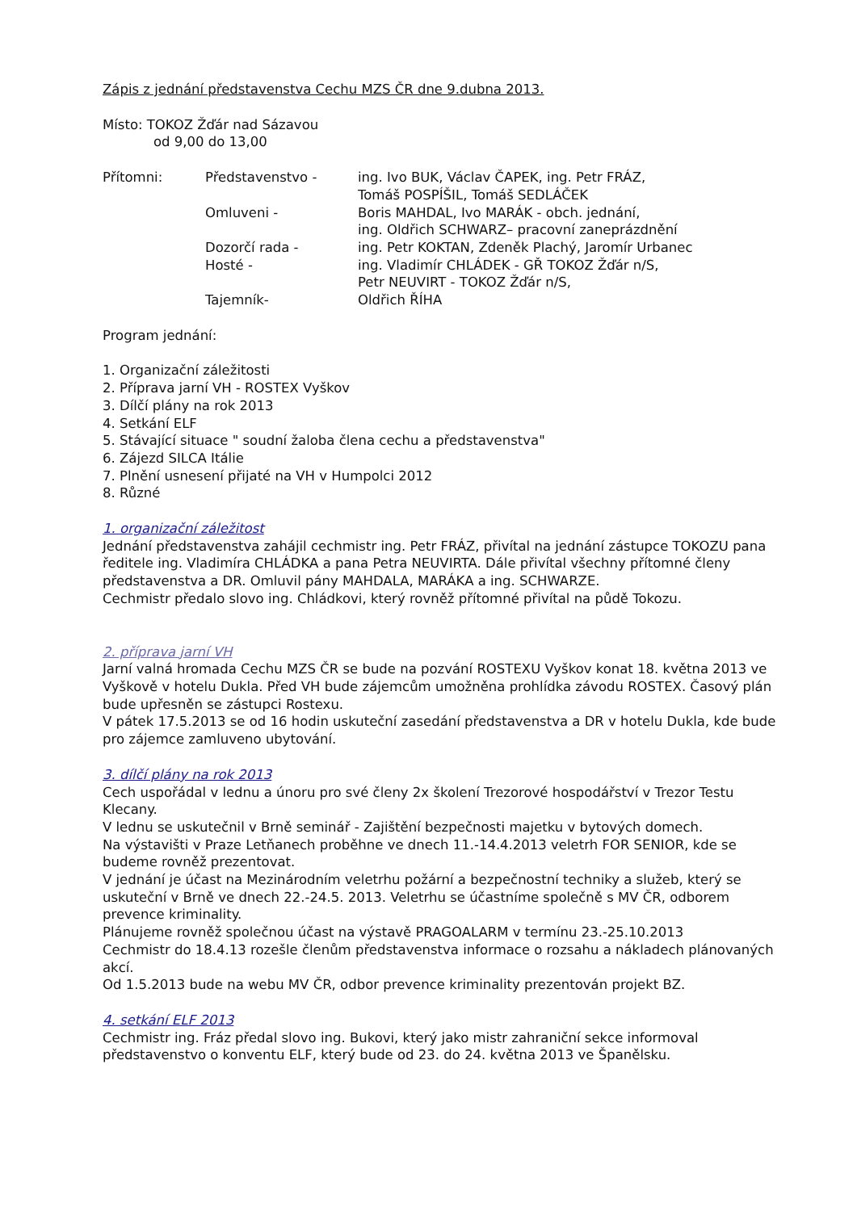Zápis z jednání představenstva Cechu MZS ČR dne 9.dubna 2013.
Místo: TOKOZ Žďár nad Sázavou
od 9,00 do 13,00
| Přítomni: | Představenstvo - | ing. Ivo BUK, Václav ČAPEK, ing. Petr FRÁZ, Tomáš POSPÍŠIL, Tomáš SEDLÁČEK |
| | Omluveni - | Boris MAHDAL, Ivo MARÁK - obch. jednání, ing. Oldřich SCHWARZ– pracovní zaneprázdnění |
| | Dozorčí rada - | ing. Petr KOKTAN, Zdeněk Plachý, Jaromír Urbanec |
| | Hosté - | ing. Vladimír CHLÁDEK - GŘ TOKOZ Žďár n/S, Petr NEUVIRT - TOKOZ Žďár n/S, |
| | Tajemník- | Oldřich ŘÍHA |
Program jednání:
1. Organizační záležitosti
2. Příprava jarní VH - ROSTEX Vyškov
3. Dílčí plány na rok 2013
4. Setkání ELF
5. Stávající situace " soudní žaloba člena cechu a představenstva"
6. Zájezd SILCA Itálie
7. Plnění usnesení přijaté na VH v Humpolci 2012
8. Různé
1. organizační záležitost
Jednání představenstva zahájil cechmistr ing. Petr FRÁZ, přivítal na jednání zástupce TOKOZU pana ředitele ing. Vladimíra CHLÁDKA a pana Petra NEUVIRTA. Dále přivítal všechny přítomné členy představenstva a DR. Omluvil pány MAHDALA, MARÁKA a ing. SCHWARZE.
Cechmistr předalo slovo ing. Chládkovi, který rovněž přítomné přivítal na půdě Tokozu.
2. příprava jarní VH
Jarní valná hromada Cechu MZS ČR se bude na pozvání ROSTEXU Vyškov konat 18. května 2013 ve Vyškově v hotelu Dukla. Před VH bude zájemcům umožněna prohlídka závodu ROSTEX. Časový plán bude upřesněn se zástupci Rostexu.
V pátek 17.5.2013 se od 16 hodin uskuteční zasedání představenstva a DR v hotelu Dukla, kde bude pro zájemce zamluveno ubytování.
3. dílčí plány na rok 2013
Cech uspořádal v lednu a únoru pro své členy 2x školení Trezorové hospodářství v Trezor Testu Klecany.
V lednu se uskutečnil v Brně seminář - Zajištění bezpečnosti majetku v bytových domech.
Na výstavišti v Praze Letňanech proběhne ve dnech 11.-14.4.2013 veletrh FOR SENIOR, kde se budeme rovněž prezentovat.
V jednání je účast na Mezinárodním veletrhu požární a bezpečnostní techniky a služeb, který se uskuteční v Brně ve dnech 22.-24.5. 2013. Veletrhu se účastníme společně s MV ČR, odborem prevence kriminality.
Plánujeme rovněž společnou účast na výstavě PRAGOALARM v termínu 23.-25.10.2013
Cechmistr do 18.4.13 rozešle členům představenstva informace o rozsahu a nákladech plánovaných akcí.
Od 1.5.2013 bude na webu MV ČR, odbor prevence kriminality prezentován projekt BZ.
4. setkání ELF 2013
Cechmistr ing. Fráz předal slovo ing. Bukovi, který jako mistr zahraniční sekce informoval představenstvo o konventu ELF, který bude od 23. do 24. května 2013 ve Španělsku.